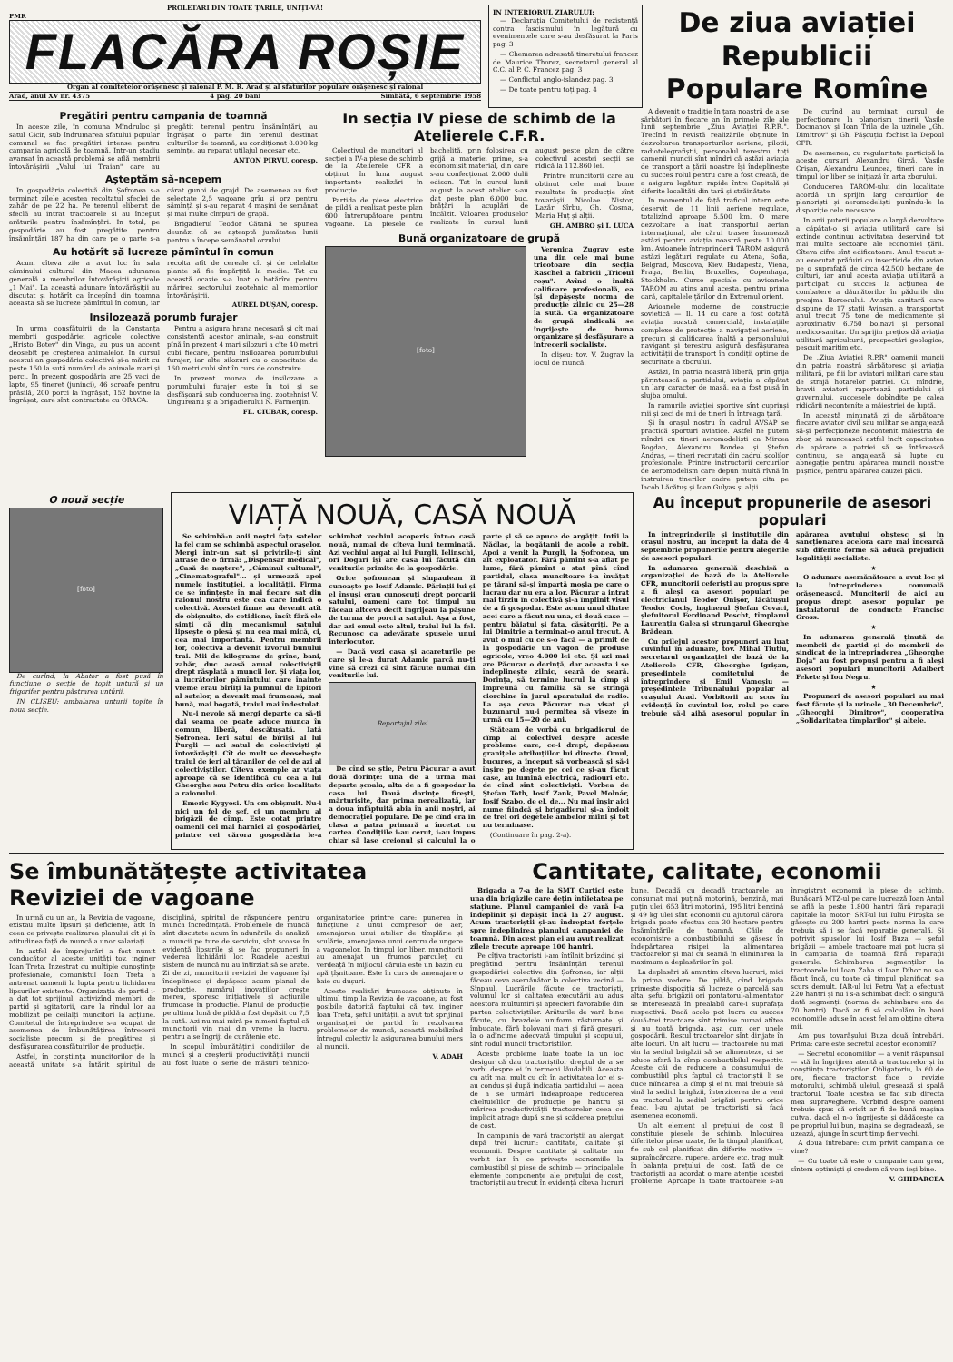PROLETARI DIN TOATE ȚARILE, UNIȚI-VĂ!
PMR
FLACĂRA ROȘIE
Organ al comitetelor orășenesc și raional P. M. R. Arad și al sfaturilor populare orășenesc și raional
Arad, anul XV nr. 4375 4 pag. 20 bani Simbătă, 6 septembrie 1958
IN INTERIORUL ZIARULUI:
— Declarația Comitetului de rezistență contra fascismului în legătură cu evenimentele care s-au desfășurat la Paris pag. 3
— Chemarea adresată tineretului francez de Maurice Thorez, secretarul general al C.C. al P. C. Francez pag. 3
— Conflictul anglo-islandez pag. 3
— De toate pentru toți pag. 4
De ziua aviației Republicii Populare Romîne
Pregătiri pentru campania de toamnă
In aceste zile, în comuna Mîndruloc și satul Cicir, sub îndrumarea sfatului popular comunal se fac pregătiri intense pentru campania agricolă de toamnă. Intr-un stadiu avansat în această problemă se află membrii întovărășirii „Valul lui Traian" care au pregătit terenul pentru însămînțări, au îngrășat o parte din terenul destinat culturilor de toamnă, au condiționat 8.000 kg semințe, au reparat utilajul necesar etc.
ANTON PIRVU, coresp.
Așteptăm să-ncepem
In gospodăria colectivă din Șofronea s-a terminat zilele acestea recoltatul sfeclei de zahăr de pe 22 ha. Pe terenul eliberat de sfeclă au intrat tractoarele și au început arăturile pentru însămînțări. In total, pe gospodărie au fost pregătite pentru însămînțări 187 ha din care pe o parte s-a cărat gunoi de grajd. De asemenea au fost selectate 2,5 vagoane grîu și orz pentru sămînță și s-au reparat 4 mașini de semănat și mai multe cîmpuri de grapă.
Brigadierul Teodor Cătană ne spunea deunăzi că se așteaptă jumătatea lunii pentru a începe semănatul orzului.
Au hotărît să lucreze pămîntul în comun
Acum cîteva zile a avut loc în sala căminului cultural din Macea adunarea generală a membrilor întovărășirii agricole „1 Mai". La această adunare întovărășiții au discutat și hotărît ca începînd din toamna aceasta să se lucreze pămîntul în comun, iar recolta atît de cereale cît și de celelalte plante să fie împărțită la medie. Tot cu această ocazie s-a luat o hotărîre pentru mărirea sectorului zootehnic al membrilor întovărășirii.
AUREL DUȘAN, coresp.
Insilozează porumb furajer
In urma consfătuirii de la Constanța membrii gospodăriei agricole colective „Hristo Botev" din Vinga, au pus un accent deosebit pe creșterea animalelor. In cursul acestui an gospodăria colectivă și-a mărit cu peste 150 la sută numărul de animale mari și porci. In prezent gospodăria are 25 vaci de lapte, 95 tineret (juninci), 46 scroafe pentru prăsilă, 200 porci la îngrășat, 152 bovine la îngrășat, care sînt contractate cu ORACA.
Pentru a asigura hrana necesară și cît mai consistentă acestor animale, s-au construit pînă în prezent 4 mari silozuri a cîte 40 metri cubi fiecare, pentru insilozarea porumbului furajer, iar alte silozuri cu o capacitate de 160 metri cubi sînt în curs de construire.
In prezent munca de insilozare a porumbului furajer este în toi și se desfășoară sub conducerea ing. zootehnist V. Ungureanu și a brigadierului N. Farmenjin.
FL. CIUBAR, coresp.
In secția IV piese de schimb de la Atelierele C.F.R.
Colectivul de muncitori al secției a IV-a piese de schimb de la Atelierele CFR a obținut în luna august importante realizări în producție.
Partida de piese electrice de pildă a realizat peste plan 600 întrerupătoare pentru vagoane. La piesele de bachelită, prin folosirea cu grijă a materiei prime, s-a economisit material, din care s-au confecționat 2.000 dulii edison. Tot în cursul lunii august la acest atelier s-au dat peste plan 6.000 buc. brățări la acuplări de încălzit. Valoarea produselor realizate în cursul lunii august peste plan de către colectivul acestei secții se ridică la 112.860 lei.
Printre muncitorii care au obținut cele mai bune rezultate în producție sînt tovarășii Nicolae Nistor, Lazăr Sîrbu, Gh. Cosma, Maria Huț și alții.
GH. AMBRO și I. LUCA
Bună organizatoare de grupă
[foto]
Veronica Zugrav este una din cele mai bune tricotoare din secția Raschel a fabricii „Tricoul roșu". Avînd o înaltă calificare profesională, ea își depășește norma de producție zilnic cu 25—28 la sută. Ca organizatoare de grupă sindicală se îngrijește de buna organizare și desfășurare a întrecerii socialiste.
In clișeu: tov. V. Zugrav la locul de muncă.
A devenit o tradiție în țara noastră de a se sărbători în fiecare an în primele zile ale lunii septembrie „Ziua Aviației R.P.R.". Trecînd în revistă realizările obținute în dezvoltarea transporturilor aeriene, piloții, radiotelegrafiștii, personalul terestru, toți oamenii muncii sînt mîndri că astăzi aviația de transport a țării noastre își îndeplinește cu succes rolul pentru care a fost creată, de a asigura legături rapide între Capitală și diferite localități din țară și străinătate.
In momentul de față traficul intern este deservit de 11 linii aeriene regulate, totalizînd aproape 5.500 km. O mare dezvoltare a luat transportul aerian internațional, ale cărui trasee însumează astăzi pentru aviația noastră peste 10.000 km. Avioanele întreprinderii TAROM asigură astăzi legături regulate cu Atena, Sofia, Belgrad, Moscova, Kiev, Budapesta, Viena, Praga, Berlin, Bruxelles, Copenhaga, Stockholm. Curse speciale cu avioanele TAROM au atins anul acesta, pentru prima oară, capitalele țărilor din Extremul orient.
Avioanele moderne de construcție sovietică — Il. 14 cu care a fost dotată aviația noastră comercială, instalațiile complexe de protecție a navigației aeriene, precum și calificarea înaltă a personalului navigant și terestru asigură desfășurarea activității de transport în condiții optime de securitate a zborului.
Astăzi, în patria noastră liberă, prin grija părintească a partidului, aviația a căpătat un larg caracter de masă, ea a fost pusă în slujba omului.
In ramurile aviației sportive sînt cuprinși mii și zeci de mii de tineri în întreaga țară.
Și în orașul nostru în cadrul AVSAP se practică sporturi aviatice. Astfel ne putem mîndri cu tineri aeromodeliști ca Mircea Bogdan, Alexandru Bondea și Ștefan Andraș, — tineri recrutați din cadrul școlilor profesionale. Printre instructorii cercurilor de aeromodelism care depun multă rîvnă în instruirea tinerilor cadre putem cita pe Iacob Lăcătuș și Ioan Gulyas și alții.
De curînd au terminat cursul de perfecționare la planorism tinerii Vasile Docmanov și Ioan Trila de la uzinele „Gh. Dimitrov" și Gh. Pășcuțiu fochist la Depoul CFR.
De asemenea, cu regularitate participă la aceste cursuri Alexandru Girză, Vasile Crișan, Alexandru Leuncea, tineri care în timpul lor liber se inițiază în arta zborului.
Conducerea TAROM-ului din localitate acordă un sprijin larg cercurilor de planoriști și aeromodeliști punîndu-le la dispoziție cele necesare.
In anii puterii populare o largă dezvoltare a căpătat-o și aviația utilitară care își extinde continuu activitatea deservind tot mai multe sectoare ale economiei țării. Cîteva cifre sînt edificatoare. Anul trecut s-au executat prăfuiri cu insecticide din avion pe o suprafață de circa 42.500 hectare de culturi, iar anul acesta aviația utilitară a participat cu succes la acțiunea de combatere a dăunătorilor în pădurile din preajma Borsecului. Aviația sanitară care dispune de 17 stații Avinsan, a transportat anul trecut 75 tone de medicamente și aproximativ 6.750 bolnavi și personal medico-sanitar. Un sprijin prețios dă aviația utilitară agriculturii, prospectări geologice, pescuit maritim etc.
De „Ziua Aviației R.P.R" oamenii muncii din patria noastră sărbătoresc și aviația militară, pe fiii lor aviatori militari care stau de strajă hotarelor patriei. Cu mîndrie, bravii aviatori raportează partidului și guvernului, succesele dobîndite pe calea ridicării neconteníte a măiestriei de luptă.
In această minunată zi de sărbătoare fiecare aviator civil sau militar se angajează să-și perfecționeze necontenit măiestria de zbor, să muncească astfel încît capacitatea de apărare a patriei să se întărească continuu, se angajează să lupte cu abnegație pentru apărarea muncii noastre pașnice, pentru apărarea cauzei păcii.
O nouă secție
[foto]
De curînd, la Abator a fost pusă în funcțiune o secție de topit untură și un frigorifer pentru păstrarea untúrii.
IN CLIȘEU: ambalarea unturii topite în noua secție.
VIAȚĂ NOUĂ, CASĂ NOUĂ
Se schimbă-n anii noștri fața satelor la fel cum se schimbă aspectul orașelor. Mergi într-un sat și privirile-ți sînt atrase de o firmă: „Dispensar medical", „Casă de naștere", „Căminul cultural", „Cinematograful"... și urmează apoi numele instituției, a localității. Firma ce se înfințește în mai fiecare sat din raionul nostru este cea care indică o colectivă. Acestei firme au devenit atît de obișnuite, de cotidiene, încît fără ele simți că din mecanismul satului lipsește o piesă și nu cea mai mică, ci, cea mai importantă. Pentru membrii lor, colectiva a devenit izvorul bunului trai. Mii de kilograme de grîne, bani, zahăr, duc acasă anual colectiviștii drept răsplată a muncii lor. Și viața lor, a lucrătorilor pămîntului care înainte vreme erau bîrîiți la pumnul de lipitori al satelor, a devenit mai frumoasă, mai bună, mai bogată, traiul mai îndestulat.
Nu-i nevoie să mergi departe ca să-ți dai seama ce poate aduce munca în comun, liberă, descătușată. Iată Șofronea. Ieri satul de bîrîiși al lui Purgli — azi satul de colectiviști și întovărășiți. Cît de mult se deosebește traiul de ieri al țăranilor de cel de azi al colectiviștilor. Cîteva exemple ar viața aproape că se identifică cu cea a lui Gheorghe sau Petru din orice localitate a raionului.
Emeric Kygyosi. Un om obișnuit. Nu-i nici un fel de șef, ci un membru al brigăzii de cîmp. Este cotat printre oamenii cei mai harnici ai gospodăriei, printre cei cărora gospodăria le-a schimbat vechiul acoperiș într-o casă nouă, numai de cîteva luni terminată. Azi vechiul argat al lui Purgli, Ielinschi, ori Dogari își are casa lui făcută din veniturile primite de la gospodărie.
Orice șofronean și sînpaulean îl cunoaște pe Iosif Adamic. Părinții lui și el însuși erau cunoscuți drept porcarii satului, oameni care tot timpul nu făceau altceva decît îngrijeau la pășune de turma de porci a satului. Așa a fost, dar azi omul este altul, traiul lui la fel. Recunosc ca adevărate spusele unui interlocutor.
— Dacă vezi casa și acareturile pe care și le-a durat Adamic parcă nu-ți vine să crezi că sînt făcute numai din veniturile lui.
Reportajul zilei
De cînd se știe, Petru Păcurar a avut două dorințe: una de a urma mai departe școala, alta de a fi gospodar la casa lui. Două dorințe firești, mărturisite, dar prima nerealizată, iar a doua înfăptuită abia în anii noștri, ai democrației populare. De pe cînd era în clasa a patra primară a încetat cu cartea. Condițiile i-au cerut, i-au impus chiar să lase creionul și calculul la o parte și să se apuce de argățit. Intîi la Nădlac, la bogătanii de acolo a robit. Apoi a venit la Purgli, la Șofronea, un alt exploatator. Fără pămînt s-a aflat pe lume, fără pămînt a stat pînă cînd partidul, clasa muncitoare i-a învățat pe țărani să-și împartă moșia pe care o lucrau dar nu era a lor. Păcurar a intrat mai tîrziu în colectivă și-a împlinit visul de a fi gospodar. Este acum unul dintre acei care a făcut nu una, ci două case — pentru băiatul și fata, căsătoriți. Pe a lui Dimitrie a terminat-o anul trecut. A avut o mul cu ce s-o facă — a primit de la gospodărie un vagon de produse agricole, vreo 4.000 lei etc. Și azi mai are Păcurar o dorință, dar aceasta i se îndeplinește zilnic, seară de seară. Dorința, să termine lucrul la cîmp și împreună cu familia să se strîngă ciorchine în jurul aparatului de radio. La așa ceva Păcurar n-a visat și buzunarul nu-i permitea să viseze în urmă cu 15—20 de ani.
Stăteam de vorbă cu brigadierul de cîmp al colectivei despre aceste probleme care, ce-i drept, depășeau granițele atribuțiilor lui directe. Omul, bucuros, a început să vorbească și să-i înșire pe degete pe cei ce și-au făcut case, au lumină electrică, radiouri etc. de cînd sînt colectiviști. Vorbea de Ștefan Toth, Iosif Zank, Pavel Molnár, Iosif Szabo, de el, de... Nu mai înșir aici nume fiindcă și brigadierul și-a îndoit de trei ori degetele ambelor mîini și tot nu terminase.
(Continuare în pag. 2-a).
Au început propunerile de asesori populari
In întreprinderile și instituțiile din orașul nostru, au început la data de 4 septembrie propunerile pentru alegerile de asesori populari.
In adunarea generală deschisă a organizației de bază de la Atelierele CFR, muncitorii ceferiști au propus spre a fi aleși ca asesori populari pe electricianul Teodor Onișor, lăcătușul Teodor Cociș, inginerul Ștefan Covaci, șlefuitorul Ferdinand Poscht, tîmplarul Laurențiu Galea și strungarul Gheorghe Brădean.
Cu prilejul acestor propuneri au luat cuvîntul în adunare, tov. Mihai Tiutiu, secretarul organizației de bază de la Atelierele CFR, Gheorghe Igrișan, președintele comitetului de întreprindere și Emil Vamoșiu — președintele Tribunalului popular al orașului Arad. Vorbitorii au scos în evidență în cuvîntul lor, rolul pe care trebuie să-l aibă asesorul popular în apărarea avutului obștesc și în sancționarea acelora care mai încearcă sub diferite forme să aducă prejudicii legalității socialiste.
★
O adunare asemănătoare a avut loc și la întreprinderea comunală orășenească. Muncitorii de aici au propus drept asesor popular pe instalatorul de conducte Francisc Gross.
★
In adunarea generală ținută de membrii de partid și de membrii de sindicat de la întreprinderea „Gheorghe Doja" au fost propuși pentru a fi aleși asesori populari muncitorii Adalbert Fekete și Ion Negru.
★
Propuneri de asesori populari au mai fost făcute și la uzinele „30 Decembrie", „Gheorghi Dimitrov", cooperativa „Solidaritatea tîmplarilor" și altele.
Se îmbunătățește activitatea Reviziei de vagoane
In urmă cu un an, la Revizia de vagoane, existau multe lipsuri și deficiențe, atît în ceea ce privește realizarea planului cît și în atitudinea față de muncă a unor salariați.
In astfel de împrejurări a fost numit conducător al acestei unități tov. inginer Ioan Treta. Inzestrat cu multiple cunoștințe profesionale, comunistul Ioan Treta a antrenat oamenii la lupta pentru lichidarea lipsurilor existente. Organizația de partid i-a dat tot sprijinul, activizînd membrii de partid și agitatorii, care la rîndul lor au mobilizat pe ceilalți muncitori la acțiune. Comitetul de întreprindere s-a ocupat de asemenea de îmbunătățirea întrecerii socialiste precum și de pregătirea și desfășurarea consfătuirilor de producție.
Astfel, în conștiința muncitorilor de la această unitate s-a întărit spiritul de disciplină, spiritul de răspundere pentru munca încredințată. Problemele de muncă sînt discutate acum în adunările de analiză a muncii pe ture de serviciu, sînt scoase în evidență lipsurile și se fac propuneri în vederea lichidării lor. Roadele acestui sistem de muncă nu au întîrziat să se arate. Zi de zi, muncitorii reviziei de vagoane își îndeplinesc și depășesc acum planul de producție, numărul inovațiilor crește mereu, sporesc inițiativele și acțiunile frumoase în producție. Planul de producție pe ultima lună de pildă a fost depășit cu 7,5 la sută. Azi nu mai miră pe nimeni faptul că muncitorii vin mai din vreme la lucru, pentru a se îngriji de curățenie etc.
In scopul îmbunătățirii condițiilor de muncă și a creșterii productivității muncii au fost luate o serie de măsuri tehnico-organizatorice printre care: punerea în funcțiune a unui compresor de aer, amenajarea unui atelier de tîmplărie și sculărie, amenajarea unui centru de ungere a vagoanelor. In timpul lor liber, muncitorii au amenajat un frumos parculeț cu verdeață în mijlocul căruia este un bazin cu apă țîșnitoare. Este în curs de amenajare o baie cu dușuri.
Aceste realizări frumoase obținute în ultimul timp la Revizia de vagoane, au fost posibile datorită faptului că tov. inginer Ioan Treta, șeful unității, a avut tot sprijinul organizației de partid în rezolvarea problemelor de muncă, această mobilizînd întregul colectiv la asigurarea bunului mers al muncii.
V. ADAH
Cantitate, calitate, economii
Brigada a 7-a de la SMT Curtici este una din brigăzile care dețin întîietatea pe stațiune. Planul campaniei de vară l-a îndeplinit și depășit încă la 27 august. Acum tractoriștii și-au îndreptat forțele spre îndeplinirea planului campaniei de toamnă. Din acest plan ei au avut realizat zilele trecute aproape 100 hantri.
Pe cîțiva tractoriști i-am întîlnit brăzdind și pregătind pentru însămînțări terenul gospodăriei colective din Șofronea, iar alții făceau ceva asemănător la colectiva vecină — Sînpaul. Lucrările făcute de tractoriști, volumul lor și calitatea executării au adus acestora multumiri și aprecieri favorabile din partea colectiviștilor. Arăturile de vară bine făcute, cu brazdele uniform răsturnate și îmbucate, fără bolovani mari și fără greșuri, la o adîncime adecvată timpului și scopului, sînt rodul muncii tractoriștilor.
Aceste probleme luate toate la un loc desigur că dau tractoriștilor dreptul de a se vorbi despre ei în termeni lăudabili. Aceasta cu atît mai mult cu cît în activitatea lor ei s-au condus și după indicația partidului — acea de a se urmări îndeaproape reducerea cheltuielilor de producție pe hantru și mărirea productivității tractoarelor ceea ce implicit atrage după sine și scăderea prețului de cost.
In campania de vară tractoriștii au alergat după trei lucruri: cantitate, calitate și economii. Despre cantitate și calitate am vorbit iar în ce privește economiile la combustibil și piese de schimb — principalele elemente componente ale prețului de cost, tractoriștii au trecut în evidență cîteva lucruri bune. Decadă cu decadă tractoarele au consumat mai puțină motorină, benzină, mai puțin ulei, 653 litri motorină, 195 litri benzină și 49 kg ulei sînt economii cu ajutorul cărora brigada poate efectua cca 30 hectare pentru însămînțările de toamnă. Căile de economisire a combustibilului se găsesc în îndepărtarea risipei la alimentarea tractoarelor și mai cu seamă în eliminarea la maximum a deplasărilor în gol.
La deplasări să amintim cîteva lucruri, mici la prima vedere. De pildă, cînd brigada primește dispoziția să lucreze o parcelă sau alta, șeful brigăzii ori pontatorul-alimentator se interesează în prealabil care-i suprafața respectivă. Dacă acolo pot lucra cu succes două-trei tractoare sînt trimise numai atîtea și nu toată brigada, așa cum cer unele gospodării. Restul tractoarelor sînt dirijate în alte locuri. Un alt lucru — tractoarele nu mai vin la sediul brigăzii să se alimenteze, ci se aduce afară la cîmp combustibilul respectiv. Aceste căi de reducere a consumului de combustibil plus faptul că tractoriștii li se duce mîncarea la cîmp și ei nu mai trebuie să vină la sediul brigăzii, înterzicerea de a veni cu tractorul la sediul brigăzii pentru orice fleac, l-au ajutat pe tractoriști să facă asemenea economii.
Un alt element al prețului de cost îl constituie piesele de schimb. Inlocuirea diferitelor piese uzate, fie la timpul planificat, fie sub cel planificat din diferite motive — supraîncărcare, rupere, ardere etc. trag mult în balanța prețului de cost. Iată de ce tractoriștii au acordat o mare atenție acestei probleme. Aproape la toate tractoarele s-au înregistrat economii la piese de schimb. Bunăoară MTZ-ul pe care lucrează Ioan Antal se află la peste 1.800 hantri fără reparații capitale la motor; SRT-ul lui Iuliu Piroșka se găsește cu 200 hantri peste norma la care trebuia să i se facă reparație generală. Și potrivit spuselor lui Iosif Buza — șeful brigăzii — ambele tractoare mai pot lucra și în campania de toamnă fără reparații generale. Schimbarea segmenților la tractoarele lui Ioan Zaha și Ioan Dihor nu s-a făcut încă, cu toate că timpul planificat s-a scurs demult. IAR-ul lui Petru Vaț a efectuat 220 hantri și nu i s-a schimbat decît o singură dată segmenții (norma de schimbare era de 70 hantri). Dacă ar fi să calculăm în bani economiile aduse în acest fel am obține cîteva mii.
Am pus tovarășului Buza două întrebări. Prima: care este secretul acestor economii?
— Secretul economiilor — a venit răspunsul — stă în îngrijirea atentă a tractoarelor și în conștiința tractoriștilor. Obligatoriu, la 60 de ore, fiecare tractorist face o revizie motorului, schimbă uleiul, gresează și spală tractorul. Toate acestea se fac sub directa mea supraveghere. Vorbind despre oameni trebuie spus că oricît ar fi de bună mașina cutva, dacă el n-o îngrijește și dădăcește ca pe propriul lui bun, mașina se degradează, se uzează, ajunge în scurt timp fier vechi.
A doua întrebare: cum privit campania ce vine?
— Cu toate că este o campanie cam grea, sîntem optimiști și credem că vom ieși bine.
V. GHIDARCEA